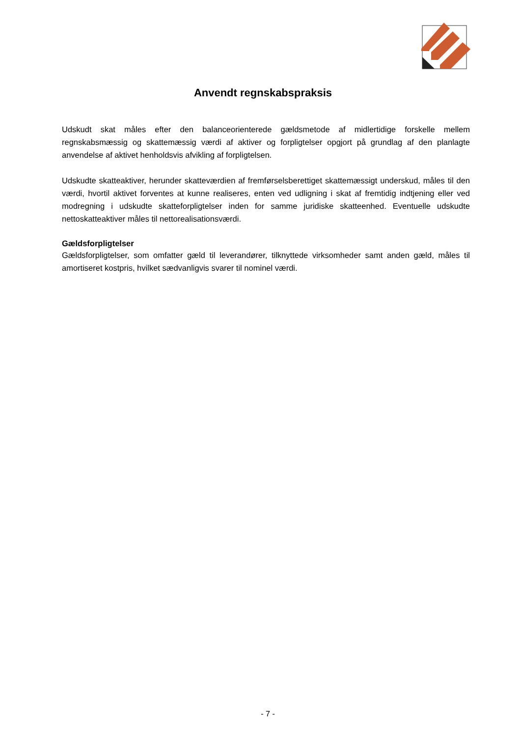Anvendt regnskabspraksis
Udskudt skat måles efter den balanceorienterede gældsmetode af midlertidige forskelle mellem regnskabsmæssig og skattemæssig værdi af aktiver og forpligtelser opgjort på grundlag af den planlagte anvendelse af aktivet henholdsvis afvikling af forpligtelsen.
Udskudte skatteaktiver, herunder skatteværdien af fremførselsberettiget skattemæssigt underskud, måles til den værdi, hvortil aktivet forventes at kunne realiseres, enten ved udligning i skat af fremtidig indtjening eller ved modregning i udskudte skatteforpligtelser inden for samme juridiske skatteenhed. Eventuelle udskudte nettoskatteaktiver måles til nettorealisationsværdi.
Gældsforpligtelser
Gældsforpligtelser, som omfatter gæld til leverandører, tilknyttede virksomheder samt anden gæld, måles til amortiseret kostpris, hvilket sædvanligvis svarer til nominel værdi.
- 7 -